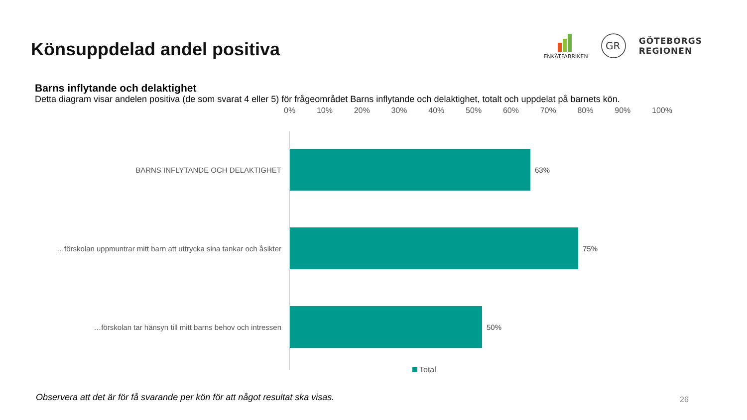Könsuppdelad andel positiva
ENKÄTFABRIKEN
GR
GÖTEBORGS
REGIONEN
Barns inflytande och delaktighet
Detta diagram visar andelen positiva (de som svarat 4 eller 5) för frågeområdet Barns inflytande och delaktighet, totalt och uppdelat på barnets kön.
0% 10% 20% 30% 40% 50% 60% 70% 80% 90% 100%
BARNS INFLYTANDE OCH DELAKTIGHET 63%
…förskolan uppmuntrar mitt barn att uttrycka sina tankar och åsikter
75%
…förskolan tar hänsyn till mitt barns behov och intressen 50%
Total
Observera att det är för få svarande per kön för att något resultat ska visas.
26